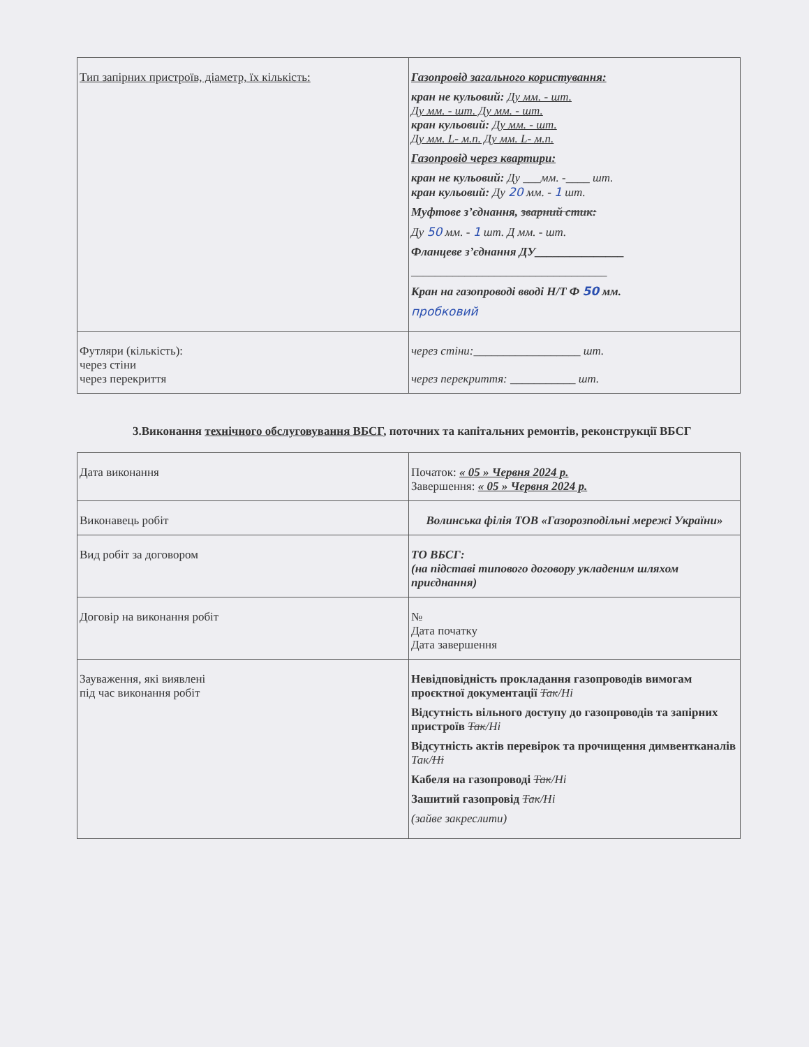| Тип запірних пристроїв, діаметр, їх кількість: | Газопровід загального користування: кран не кульовий: Ду мм. - шт. Ду мм. - шт. Ду мм. - шт. кран кульовий: Ду мм. - шт. Ду мм. L- м.п. Ду мм. L- м.п. Газопровід через квартири: кран не кульовий: Ду ___мм. -____ шт. кран кульовий: Ду 20 мм. - 1 шт. Муфтове з’єднання, зварний стик: Ду 50 мм. - 1 шт. Д мм. - шт. Фланцеве з’єднання ДУ_______________ _________________________________ Кран на газопроводі вводі Н/Т Ф 50 мм. пробковий |
| Футляри (кількість): через стіни через перекриття | через стіни:__________________ шт. через перекриття: ___________ шт. |
3.Виконання технічного обслуговування ВБСГ, поточних та капітальних ремонтів, реконструкції ВБСГ
| Дата виконання | Початок: « 05 » Червня 2024 р. Завершення: « 05 » Червня 2024 р. |
| Виконавець робіт | Волинська філія ТОВ «Газорозподільні мережі України» |
| Вид робіт за договором | ТО ВБСГ: (на підставі типового договору укладеним шляхом приєднання) |
| Договір на виконання робіт | № Дата початку Дата завершення |
| Зауваження, які виявлені під час виконання робіт | Невідповідність прокладання газопроводів вимогам проєктної документації Так /Ні Відсутність вільного доступу до газопроводів та запірних пристроїв Так /Ні Відсутність актів перевірок та прочищення димвентканалів Так/ Ні Кабеля на газопроводі Так /Ні Зашитий газопровід Так /Ні (зайве закреслити) |